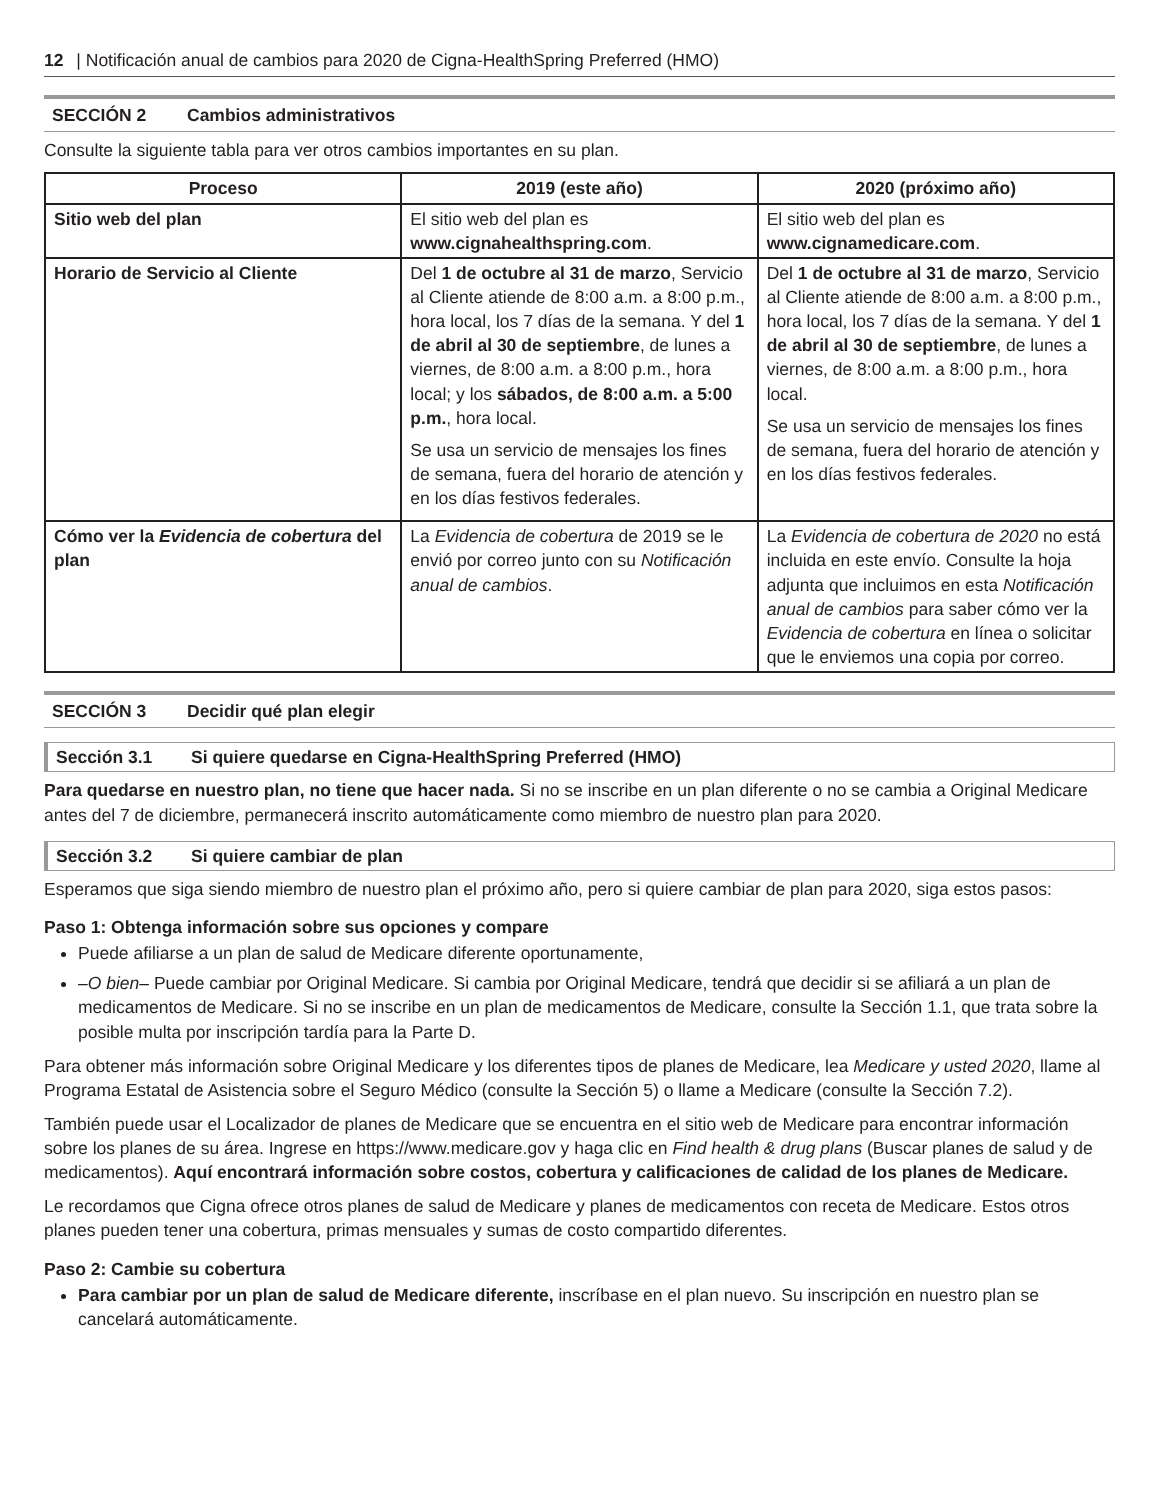12 | Notificación anual de cambios para 2020 de Cigna-HealthSpring Preferred (HMO)
SECCIÓN 2 Cambios administrativos
Consulte la siguiente tabla para ver otros cambios importantes en su plan.
| Proceso | 2019 (este año) | 2020 (próximo año) |
| --- | --- | --- |
| Sitio web del plan | El sitio web del plan es www.cignahealthspring.com . | El sitio web del plan es www.cignamedicare.com . |
| Horario de Servicio al Cliente | Del 1 de octubre al 31 de marzo , Servicio al Cliente atiende de 8:00 a.m. a 8:00 p.m., hora local, los 7 días de la semana. Y del 1 de abril al 30 de septiembre , de lunes a viernes, de 8:00 a.m. a 8:00 p.m., hora local; y los sábados, de 8:00 a.m. a 5:00 p.m. , hora local. Se usa un servicio de mensajes los fines de semana, fuera del horario de atención y en los días festivos federales. | Del 1 de octubre al 31 de marzo , Servicio al Cliente atiende de 8:00 a.m. a 8:00 p.m., hora local, los 7 días de la semana. Y del 1 de abril al 30 de septiembre , de lunes a viernes, de 8:00 a.m. a 8:00 p.m., hora local. Se usa un servicio de mensajes los fines de semana, fuera del horario de atención y en los días festivos federales. |
| Cómo ver la Evidencia de cobertura del plan | La Evidencia de cobertura de 2019 se le envió por correo junto con su Notificación anual de cambios . | La Evidencia de cobertura de 2020 no está incluida en este envío. Consulte la hoja adjunta que incluimos en esta Notificación anual de cambios para saber cómo ver la Evidencia de cobertura en línea o solicitar que le enviemos una copia por correo. |
SECCIÓN 3 Decidir qué plan elegir
Sección 3.1 Si quiere quedarse en Cigna-HealthSpring Preferred (HMO)
Para quedarse en nuestro plan, no tiene que hacer nada. Si no se inscribe en un plan diferente o no se cambia a Original Medicare antes del 7 de diciembre, permanecerá inscrito automáticamente como miembro de nuestro plan para 2020.
Sección 3.2 Si quiere cambiar de plan
Esperamos que siga siendo miembro de nuestro plan el próximo año, pero si quiere cambiar de plan para 2020, siga estos pasos:
Paso 1: Obtenga información sobre sus opciones y compare
Puede afiliarse a un plan de salud de Medicare diferente oportunamente,
–O bien– Puede cambiar por Original Medicare. Si cambia por Original Medicare, tendrá que decidir si se afiliará a un plan de medicamentos de Medicare. Si no se inscribe en un plan de medicamentos de Medicare, consulte la Sección 1.1, que trata sobre la posible multa por inscripción tardía para la Parte D.
Para obtener más información sobre Original Medicare y los diferentes tipos de planes de Medicare, lea Medicare y usted 2020, llame al Programa Estatal de Asistencia sobre el Seguro Médico (consulte la Sección 5) o llame a Medicare (consulte la Sección 7.2).
También puede usar el Localizador de planes de Medicare que se encuentra en el sitio web de Medicare para encontrar información sobre los planes de su área. Ingrese en https://www.medicare.gov y haga clic en Find health & drug plans (Buscar planes de salud y de medicamentos). Aquí encontrará información sobre costos, cobertura y calificaciones de calidad de los planes de Medicare.
Le recordamos que Cigna ofrece otros planes de salud de Medicare y planes de medicamentos con receta de Medicare. Estos otros planes pueden tener una cobertura, primas mensuales y sumas de costo compartido diferentes.
Paso 2: Cambie su cobertura
Para cambiar por un plan de salud de Medicare diferente, inscríbase en el plan nuevo. Su inscripción en nuestro plan se cancelará automáticamente.